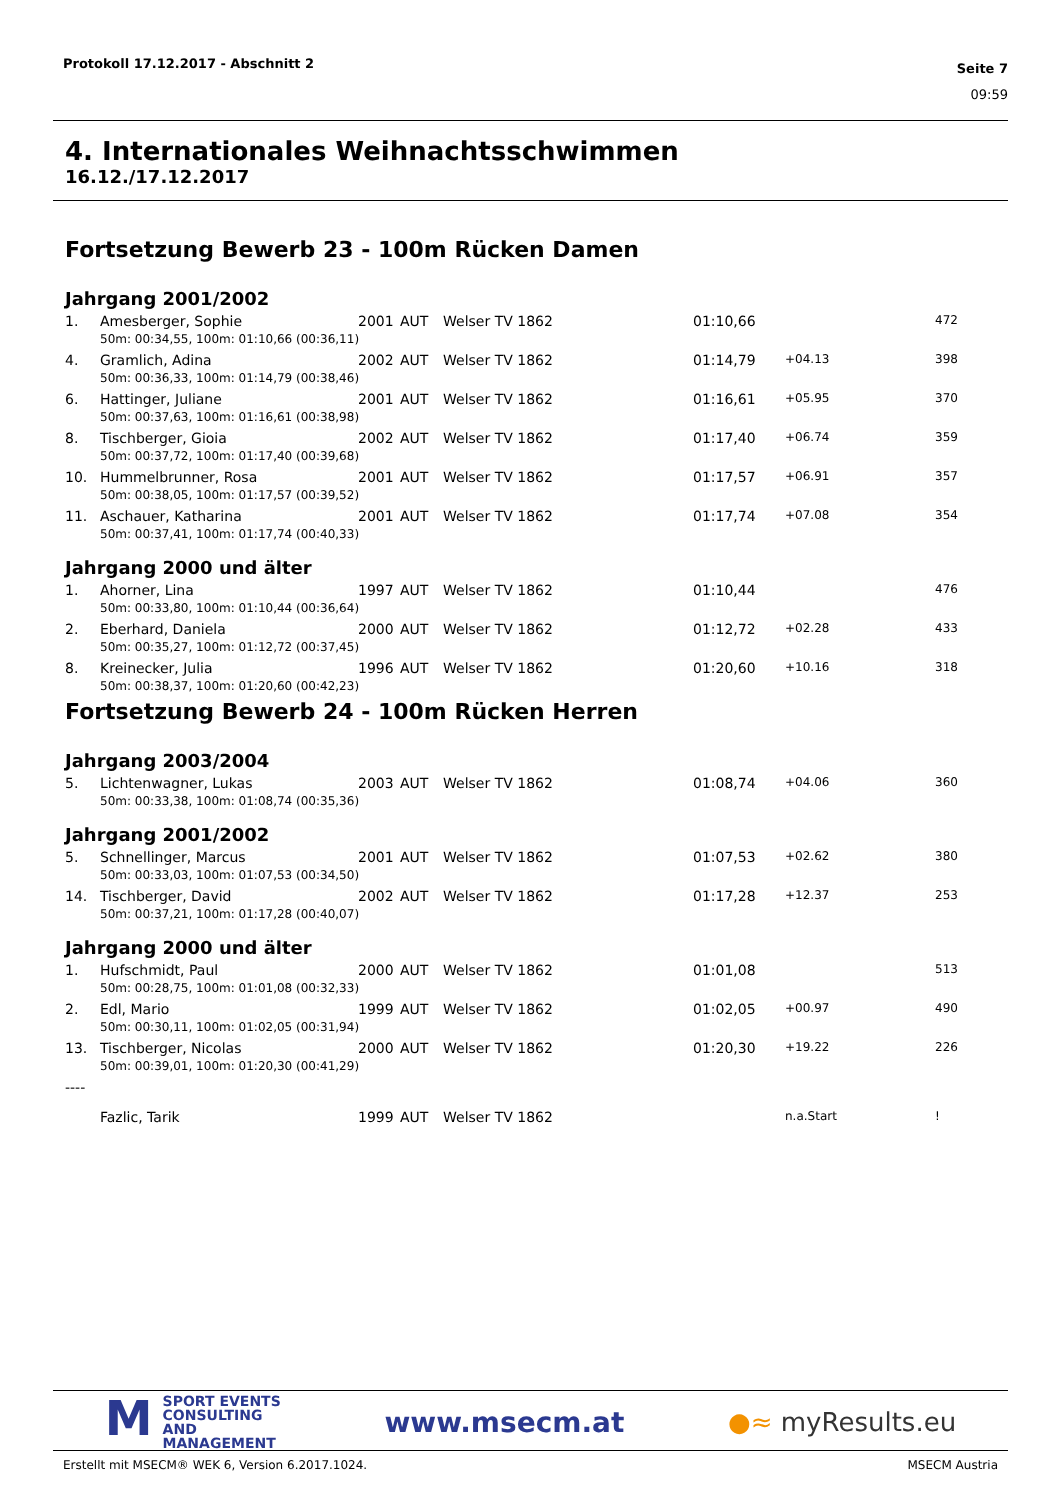Protokoll 17.12.2017 - Abschnitt 2
Seite 7
09:59
4. Internationales Weihnachtsschwimmen
16.12./17.12.2017
Fortsetzung Bewerb 23 - 100m Rücken Damen
Jahrgang 2001/2002
| 1. | Amesberger, Sophie | 2001 | AUT | Welser TV 1862 | 01:10,66 | | 472 |
| | 50m: 00:34,55, 100m: 01:10,66 (00:36,11) | | | | | | |
| 4. | Gramlich, Adina | 2002 | AUT | Welser TV 1862 | 01:14,79 | +04.13 | 398 |
| | 50m: 00:36,33, 100m: 01:14,79 (00:38,46) | | | | | | |
| 6. | Hattinger, Juliane | 2001 | AUT | Welser TV 1862 | 01:16,61 | +05.95 | 370 |
| | 50m: 00:37,63, 100m: 01:16,61 (00:38,98) | | | | | | |
| 8. | Tischberger, Gioia | 2002 | AUT | Welser TV 1862 | 01:17,40 | +06.74 | 359 |
| | 50m: 00:37,72, 100m: 01:17,40 (00:39,68) | | | | | | |
| 10. | Hummelbrunner, Rosa | 2001 | AUT | Welser TV 1862 | 01:17,57 | +06.91 | 357 |
| | 50m: 00:38,05, 100m: 01:17,57 (00:39,52) | | | | | | |
| 11. | Aschauer, Katharina | 2001 | AUT | Welser TV 1862 | 01:17,74 | +07.08 | 354 |
| | 50m: 00:37,41, 100m: 01:17,74 (00:40,33) | | | | | | |
Jahrgang 2000 und älter
| 1. | Ahorner, Lina | 1997 | AUT | Welser TV 1862 | 01:10,44 | | 476 |
| | 50m: 00:33,80, 100m: 01:10,44 (00:36,64) | | | | | | |
| 2. | Eberhard, Daniela | 2000 | AUT | Welser TV 1862 | 01:12,72 | +02.28 | 433 |
| | 50m: 00:35,27, 100m: 01:12,72 (00:37,45) | | | | | | |
| 8. | Kreinecker, Julia | 1996 | AUT | Welser TV 1862 | 01:20,60 | +10.16 | 318 |
| | 50m: 00:38,37, 100m: 01:20,60 (00:42,23) | | | | | | |
Fortsetzung Bewerb 24 - 100m Rücken Herren
Jahrgang 2003/2004
| 5. | Lichtenwagner, Lukas | 2003 | AUT | Welser TV 1862 | 01:08,74 | +04.06 | 360 |
| | 50m: 00:33,38, 100m: 01:08,74 (00:35,36) | | | | | | |
Jahrgang 2001/2002
| 5. | Schnellinger, Marcus | 2001 | AUT | Welser TV 1862 | 01:07,53 | +02.62 | 380 |
| | 50m: 00:33,03, 100m: 01:07,53 (00:34,50) | | | | | | |
| 14. | Tischberger, David | 2002 | AUT | Welser TV 1862 | 01:17,28 | +12.37 | 253 |
| | 50m: 00:37,21, 100m: 01:17,28 (00:40,07) | | | | | | |
Jahrgang 2000 und älter
| 1. | Hufschmidt, Paul | 2000 | AUT | Welser TV 1862 | 01:01,08 | | 513 |
| | 50m: 00:28,75, 100m: 01:01,08 (00:32,33) | | | | | | |
| 2. | Edl, Mario | 1999 | AUT | Welser TV 1862 | 01:02,05 | +00.97 | 490 |
| | 50m: 00:30,11, 100m: 01:02,05 (00:31,94) | | | | | | |
| 13. | Tischberger, Nicolas | 2000 | AUT | Welser TV 1862 | 01:20,30 | +19.22 | 226 |
| | 50m: 00:39,01, 100m: 01:20,30 (00:41,29) | | | | | | |
| ---- | | | | | | | |
| | Fazlic, Tarik | 1999 | AUT | Welser TV 1862 | | n.a.Start | ! |
MSPORT EVENTS
CONSULTING AND
MANAGEMENT
www.msecm.at ●≈ myResults.eu
Erstellt mit MSECM® WEK 6, Version 6.2017.1024. MSECM Austria